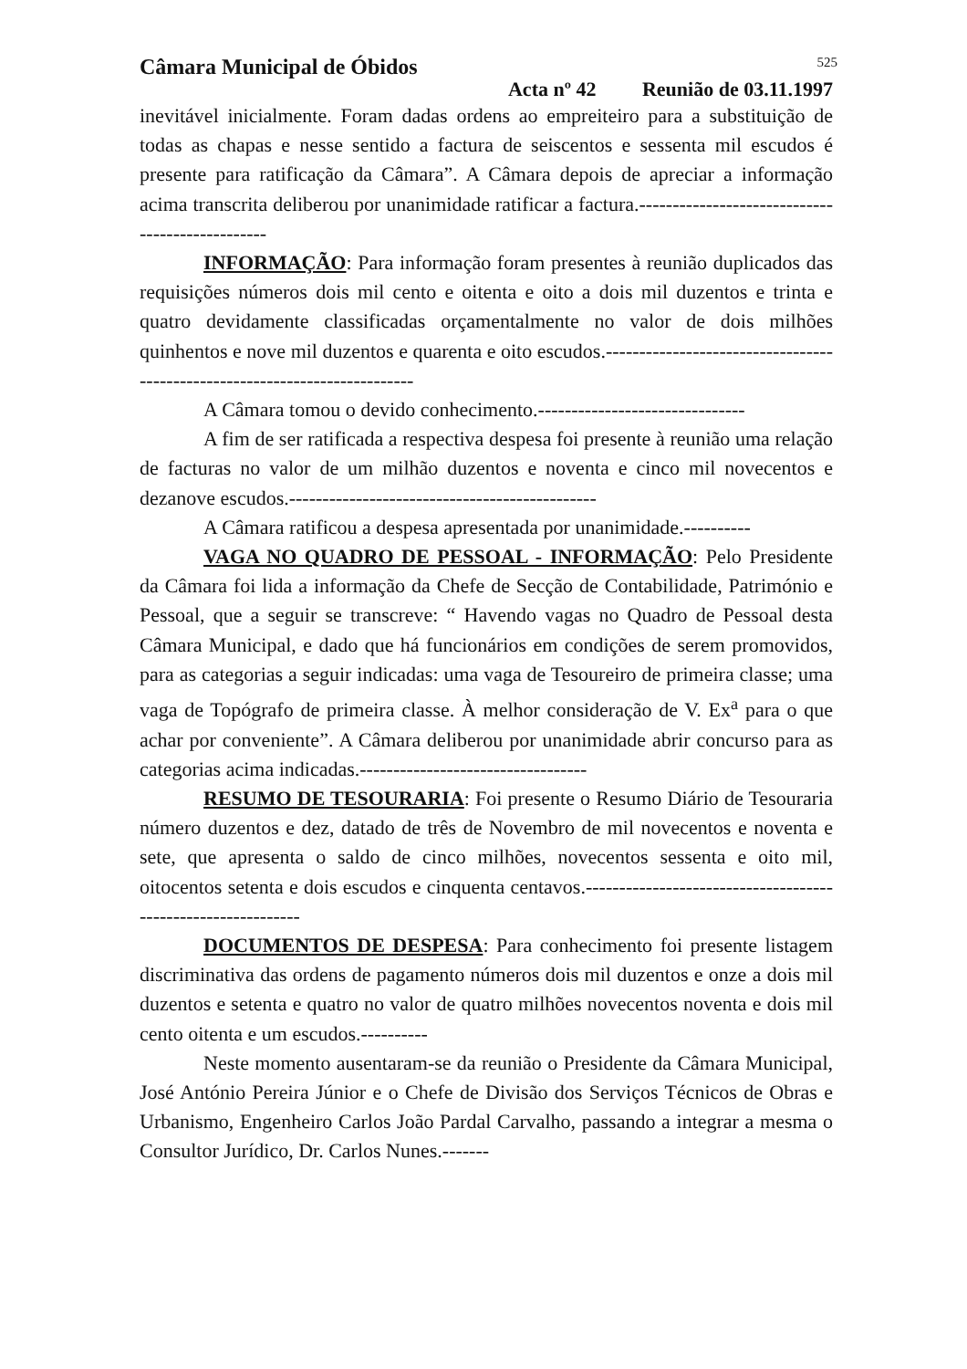Câmara Municipal de Óbidos 525
Acta nº 42 Reunião de 03.11.1997
inevitável inicialmente. Foram dadas ordens ao empreiteiro para a substituição de todas as chapas e nesse sentido a factura de seiscentos e sessenta mil escudos é presente para ratificação da Câmara”. A Câmara depois de apreciar a informação acima transcrita deliberou por unanimidade ratificar a factura.------------------------------------------------
INFORMAÇÃO: Para informação foram presentes à reunião duplicados das requisições números dois mil cento e oitenta e oito a dois mil duzentos e trinta e quatro devidamente classificadas orçamentalmente no valor de dois milhões quinhentos e nove mil duzentos e quarenta e oito escudos.---------------------------------------------------------------------------
A Câmara tomou o devido conhecimento.-------------------------------
A fim de ser ratificada a respectiva despesa foi presente à reunião uma relação de facturas no valor de um milhão duzentos e noventa e cinco mil novecentos e dezanove escudos.----------------------------------------------
A Câmara ratificou a despesa apresentada por unanimidade.----------
VAGA NO QUADRO DE PESSOAL - INFORMAÇÃO: Pelo Presidente da Câmara foi lida a informação da Chefe de Secção de Contabilidade, Património e Pessoal, que a seguir se transcreve: “ Havendo vagas no Quadro de Pessoal desta Câmara Municipal, e dado que há funcionários em condições de serem promovidos, para as categorias a seguir indicadas: uma vaga de Tesoureiro de primeira classe; uma vaga de Topógrafo de primeira classe. À melhor consideração de V. Ex<sup>a</sup> para o que achar por conveniente”. A Câmara deliberou por unanimidade abrir concurso para as categorias acima indicadas.----------------------------------
RESUMO DE TESOURARIA: Foi presente o Resumo Diário de Tesouraria número duzentos e dez, datado de três de Novembro de mil novecentos e noventa e sete, que apresenta o saldo de cinco milhões, novecentos sessenta e oito mil, oitocentos setenta e dois escudos e cinquenta centavos.-------------------------------------------------------------
DOCUMENTOS DE DESPESA: Para conhecimento foi presente listagem discriminativa das ordens de pagamento números dois mil duzentos e onze a dois mil duzentos e setenta e quatro no valor de quatro milhões novecentos noventa e dois mil cento oitenta e um escudos.----------
Neste momento ausentaram-se da reunião o Presidente da Câmara Municipal, José António Pereira Júnior e o Chefe de Divisão dos Serviços Técnicos de Obras e Urbanismo, Engenheiro Carlos João Pardal Carvalho, passando a integrar a mesma o Consultor Jurídico, Dr. Carlos Nunes.-------